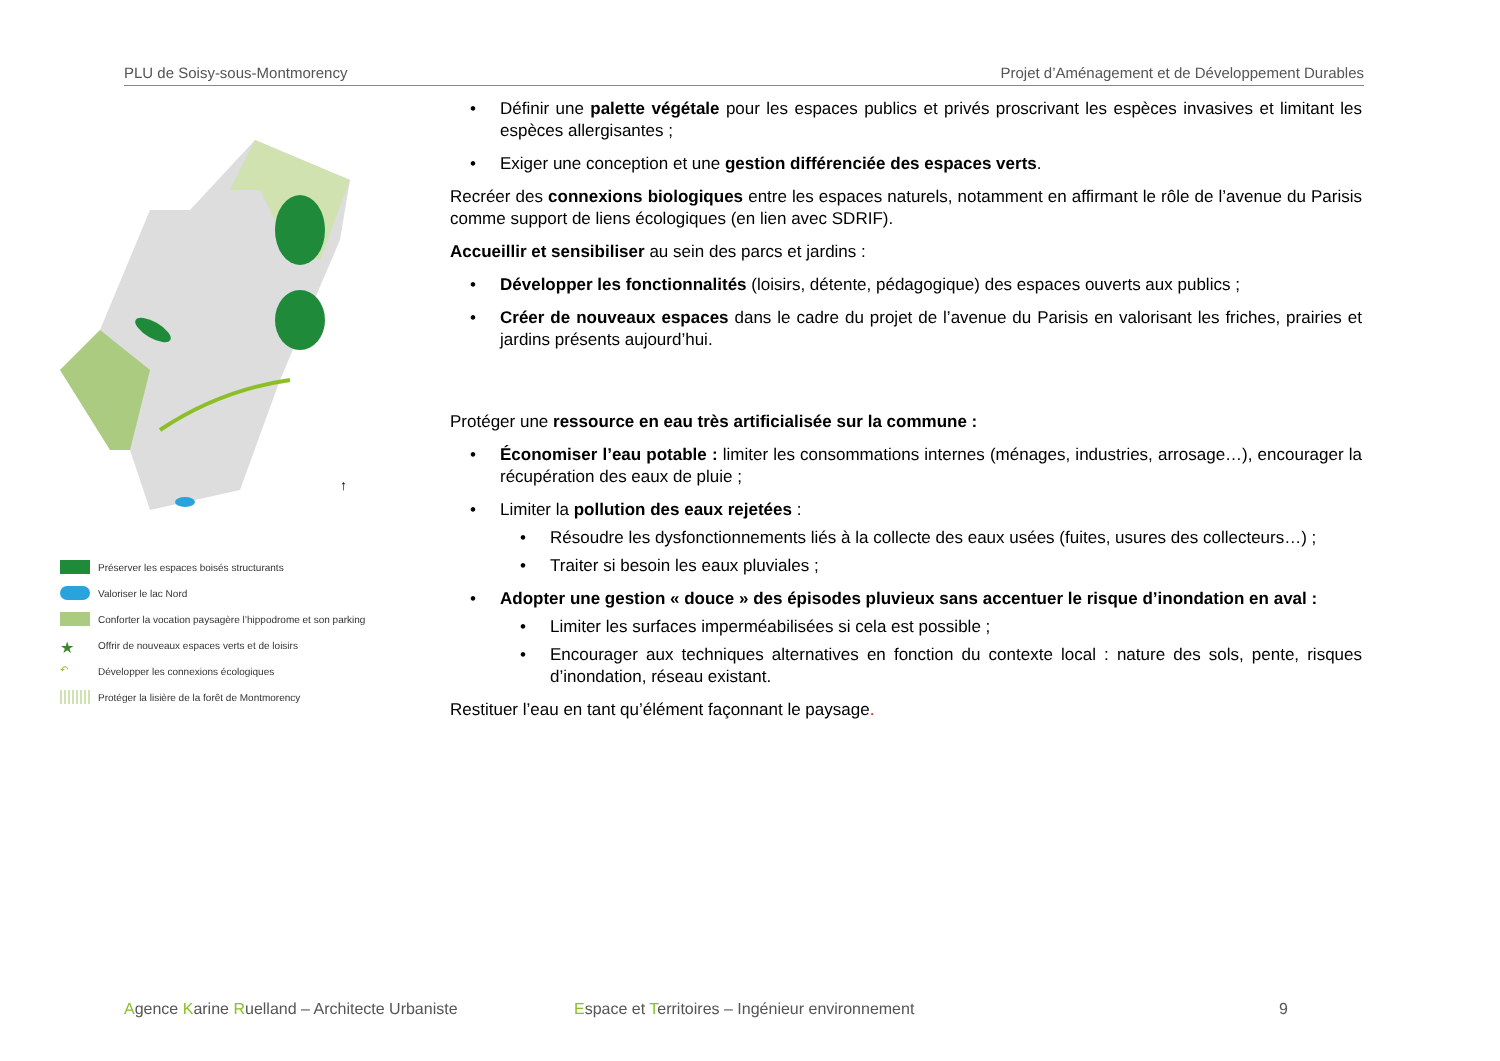PLU de Soisy-sous-Montmorency Projet d’Aménagement et de Développement Durables
↑
Préserver les espaces boisés structurants
Valoriser le lac Nord
Conforter la vocation paysagère l’hippodrome et son parking
★ Offrir de nouveaux espaces verts et de loisirs
↶ Développer les connexions écologiques
Protéger la lisière de la forêt de Montmorency
Définir une palette végétale pour les espaces publics et privés proscrivant les espèces invasives et limitant les espèces allergisantes ;
Exiger une conception et une gestion différenciée des espaces verts.
Recréer des connexions biologiques entre les espaces naturels, notamment en affirmant le rôle de l’avenue du Parisis comme support de liens écologiques (en lien avec SDRIF).
Accueillir et sensibiliser au sein des parcs et jardins :
Développer les fonctionnalités (loisirs, détente, pédagogique) des espaces ouverts aux publics ;
Créer de nouveaux espaces dans le cadre du projet de l’avenue du Parisis en valorisant les friches, prairies et jardins présents aujourd’hui.
Protéger une ressource en eau très artificialisée sur la commune :
Économiser l’eau potable : limiter les consommations internes (ménages, industries, arrosage…), encourager la récupération des eaux de pluie ;
Limiter la pollution des eaux rejetées :
Résoudre les dysfonctionnements liés à la collecte des eaux usées (fuites, usures des collecteurs…) ;
Traiter si besoin les eaux pluviales ;
Adopter une gestion « douce » des épisodes pluvieux sans accentuer le risque d’inondation en aval :
Limiter les surfaces imperméabilisées si cela est possible ;
Encourager aux techniques alternatives en fonction du contexte local : nature des sols, pente, risques d’inondation, réseau existant.
Restituer l’eau en tant qu’élément façonnant le paysage.
Agence Karine Ruelland – Architecte Urbaniste Espace et Territoires – Ingénieur environnement 9